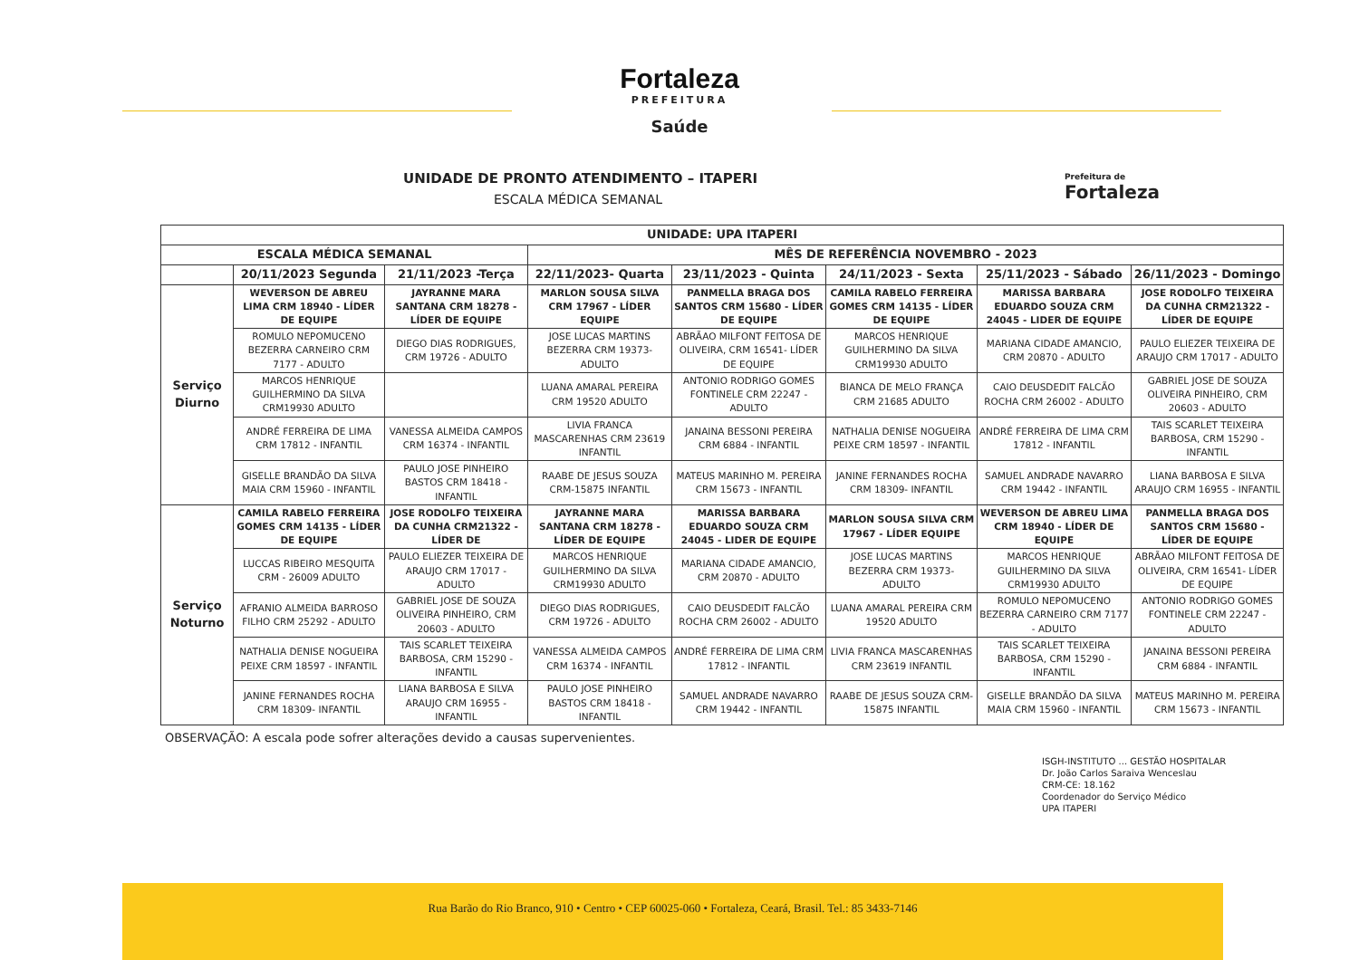Fortaleza
PREFEITURA
Saúde
Prefeitura de
Fortaleza
UNIDADE DE PRONTO ATENDIMENTO – ITAPERI
ESCALA MÉDICA SEMANAL
| UNIDADE: UPA ITAPERI | | | | | | | |
| --- | --- | --- | --- | --- | --- | --- | --- |
| ESCALA MÉDICA SEMANAL | | | MÊS DE REFERÊNCIA NOVEMBRO - 2023 | | | | |
| | 20/11/2023 Segunda | 21/11/2023 -Terça | 22/11/2023- Quarta | 23/11/2023 - Quinta | 24/11/2023 - Sexta | 25/11/2023 - Sábado | 26/11/2023 - Domingo |
| Serviço Diurno | WEVERSON DE ABREU LIMA CRM 18940 - LÍDER DE EQUIPE | JAYRANNE MARA SANTANA CRM 18278 - LÍDER DE EQUIPE | MARLON SOUSA SILVA CRM 17967 - LÍDER EQUIPE | PANMELLA BRAGA DOS SANTOS CRM 15680 - LÍDER DE EQUIPE | CAMILA RABELO FERREIRA GOMES CRM 14135 - LÍDER DE EQUIPE | MARISSA BARBARA EDUARDO SOUZA CRM 24045 - LIDER DE EQUIPE | JOSE RODOLFO TEIXEIRA DA CUNHA CRM21322 - LÍDER DE EQUIPE |
| | ROMULO NEPOMUCENO BEZERRA CARNEIRO CRM 7177 - ADULTO | DIEGO DIAS RODRIGUES, CRM 19726 - ADULTO | JOSE LUCAS MARTINS BEZERRA CRM 19373- ADULTO | ABRÃAO MILFONT FEITOSA DE OLIVEIRA, CRM 16541- LÍDER DE EQUIPE | MARCOS HENRIQUE GUILHERMINO DA SILVA CRM19930 ADULTO | MARIANA CIDADE AMANCIO, CRM 20870 - ADULTO | PAULO ELIEZER TEIXEIRA DE ARAUJO CRM 17017 - ADULTO |
| | MARCOS HENRIQUE GUILHERMINO DA SILVA CRM19930 ADULTO | | LUANA AMARAL PEREIRA CRM 19520 ADULTO | ANTONIO RODRIGO GOMES FONTINELE CRM 22247 - ADULTO | BIANCA DE MELO FRANÇA CRM 21685 ADULTO | CAIO DEUSDEDIT FALCÃO ROCHA CRM 26002 - ADULTO | GABRIEL JOSE DE SOUZA OLIVEIRA PINHEIRO, CRM 20603 - ADULTO |
| | ANDRÉ FERREIRA DE LIMA CRM 17812 - INFANTIL | VANESSA ALMEIDA CAMPOS CRM 16374 - INFANTIL | LIVIA FRANCA MASCARENHAS CRM 23619 INFANTIL | JANAINA BESSONI PEREIRA CRM 6884 - INFANTIL | NATHALIA DENISE NOGUEIRA PEIXE CRM 18597 - INFANTIL | ANDRÉ FERREIRA DE LIMA CRM 17812 - INFANTIL | TAIS SCARLET TEIXEIRA BARBOSA, CRM 15290 - INFANTIL |
| | GISELLE BRANDÃO DA SILVA MAIA CRM 15960 - INFANTIL | PAULO JOSE PINHEIRO BASTOS CRM 18418 - INFANTIL | RAABE DE JESUS SOUZA CRM-15875 INFANTIL | MATEUS MARINHO M. PEREIRA CRM 15673 - INFANTIL | JANINE FERNANDES ROCHA CRM 18309- INFANTIL | SAMUEL ANDRADE NAVARRO CRM 19442 - INFANTIL | LIANA BARBOSA E SILVA ARAUJO CRM 16955 - INFANTIL |
| Serviço Noturno | CAMILA RABELO FERREIRA GOMES CRM 14135 - LÍDER DE EQUIPE | JOSE RODOLFO TEIXEIRA DA CUNHA CRM21322 - LÍDER DE | JAYRANNE MARA SANTANA CRM 18278 - LÍDER DE EQUIPE | MARISSA BARBARA EDUARDO SOUZA CRM 24045 - LIDER DE EQUIPE | MARLON SOUSA SILVA CRM 17967 - LÍDER EQUIPE | WEVERSON DE ABREU LIMA CRM 18940 - LÍDER DE EQUIPE | PANMELLA BRAGA DOS SANTOS CRM 15680 - LÍDER DE EQUIPE |
| | LUCCAS RIBEIRO MESQUITA CRM - 26009 ADULTO | PAULO ELIEZER TEIXEIRA DE ARAUJO CRM 17017 - ADULTO | MARCOS HENRIQUE GUILHERMINO DA SILVA CRM19930 ADULTO | MARIANA CIDADE AMANCIO, CRM 20870 - ADULTO | JOSE LUCAS MARTINS BEZERRA CRM 19373- ADULTO | MARCOS HENRIQUE GUILHERMINO DA SILVA CRM19930 ADULTO | ABRÃAO MILFONT FEITOSA DE OLIVEIRA, CRM 16541- LÍDER DE EQUIPE |
| | AFRANIO ALMEIDA BARROSO FILHO CRM 25292 - ADULTO | GABRIEL JOSE DE SOUZA OLIVEIRA PINHEIRO, CRM 20603 - ADULTO | DIEGO DIAS RODRIGUES, CRM 19726 - ADULTO | CAIO DEUSDEDIT FALCÃO ROCHA CRM 26002 - ADULTO | LUANA AMARAL PEREIRA CRM 19520 ADULTO | ROMULO NEPOMUCENO BEZERRA CARNEIRO CRM 7177 - ADULTO | ANTONIO RODRIGO GOMES FONTINELE CRM 22247 - ADULTO |
| | NATHALIA DENISE NOGUEIRA PEIXE CRM 18597 - INFANTIL | TAIS SCARLET TEIXEIRA BARBOSA, CRM 15290 - INFANTIL | VANESSA ALMEIDA CAMPOS CRM 16374 - INFANTIL | ANDRÉ FERREIRA DE LIMA CRM 17812 - INFANTIL | LIVIA FRANCA MASCARENHAS CRM 23619 INFANTIL | TAIS SCARLET TEIXEIRA BARBOSA, CRM 15290 - INFANTIL | JANAINA BESSONI PEREIRA CRM 6884 - INFANTIL |
| | JANINE FERNANDES ROCHA CRM 18309- INFANTIL | LIANA BARBOSA E SILVA ARAUJO CRM 16955 - INFANTIL | PAULO JOSE PINHEIRO BASTOS CRM 18418 - INFANTIL | SAMUEL ANDRADE NAVARRO CRM 19442 - INFANTIL | RAABE DE JESUS SOUZA CRM-15875 INFANTIL | GISELLE BRANDÃO DA SILVA MAIA CRM 15960 - INFANTIL | MATEUS MARINHO M. PEREIRA CRM 15673 - INFANTIL |
OBSERVAÇÃO: A escala pode sofrer alterações devido a causas supervenientes.
ISGH-INSTITUTO ... GESTÃO HOSPITALAR
Dr. João Carlos Saraiva Wenceslau
CRM-CE: 18.162
Coordenador do Serviço Médico
UPA ITAPERI
Rua Barão do Rio Branco, 910 • Centro • CEP 60025-060 • Fortaleza, Ceará, Brasil. Tel.: 85 3433-7146